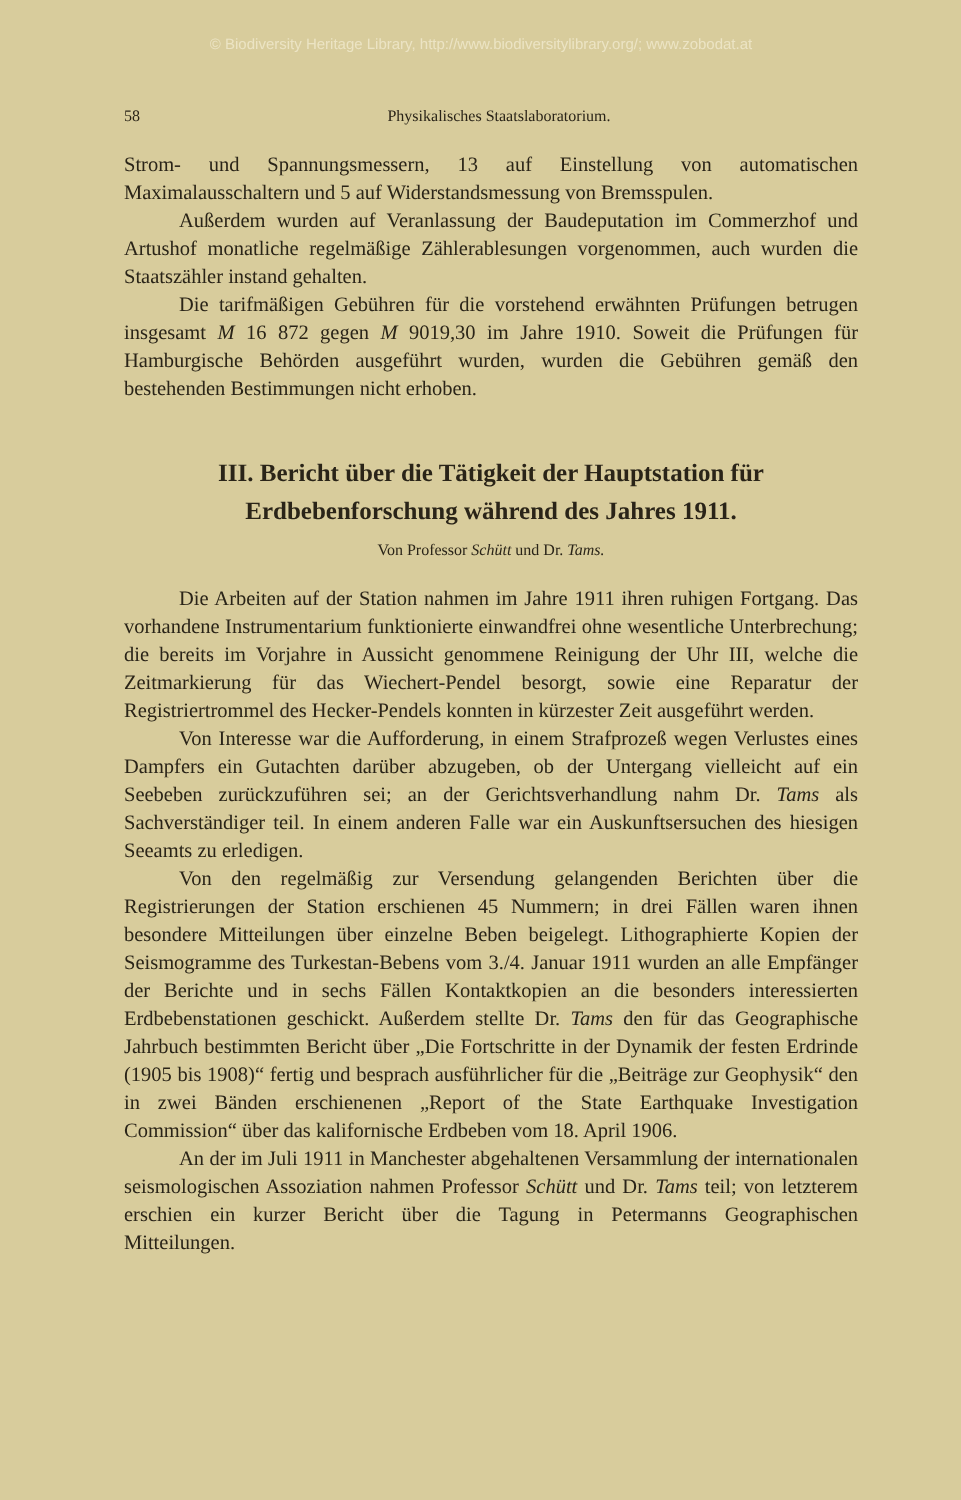© Biodiversity Heritage Library, http://www.biodiversitylibrary.org/; www.zobodat.at
58 Physikalisches Staatslaboratorium.
Strom- und Spannungsmessern, 13 auf Einstellung von automatischen Maximalausschaltern und 5 auf Widerstandsmessung von Bremsspulen.
Außerdem wurden auf Veranlassung der Baudeputation im Commerzhof und Artushof monatliche regelmäßige Zählerablesungen vorgenommen, auch wurden die Staatszähler instand gehalten.
Die tarifmäßigen Gebühren für die vorstehend erwähnten Prüfungen betrugen insgesamt M 16 872 gegen M 9019,30 im Jahre 1910. Soweit die Prüfungen für Hamburgische Behörden ausgeführt wurden, wurden die Gebühren gemäß den bestehenden Bestimmungen nicht erhoben.
III. Bericht über die Tätigkeit der Hauptstation für
Erdbebenforschung während des Jahres 1911.
Von Professor Schütt und Dr. Tams.
Die Arbeiten auf der Station nahmen im Jahre 1911 ihren ruhigen Fortgang. Das vorhandene Instrumentarium funktionierte einwandfrei ohne wesentliche Unterbrechung; die bereits im Vorjahre in Aussicht genommene Reinigung der Uhr III, welche die Zeitmarkierung für das Wiechert-Pendel besorgt, sowie eine Reparatur der Registriertrommel des Hecker-Pendels konnten in kürzester Zeit ausgeführt werden.
Von Interesse war die Aufforderung, in einem Strafprozeß wegen Verlustes eines Dampfers ein Gutachten darüber abzugeben, ob der Untergang vielleicht auf ein Seebeben zurückzuführen sei; an der Gerichtsverhandlung nahm Dr. Tams als Sachverständiger teil. In einem anderen Falle war ein Auskunftsersuchen des hiesigen Seeamts zu erledigen.
Von den regelmäßig zur Versendung gelangenden Berichten über die Registrierungen der Station erschienen 45 Nummern; in drei Fällen waren ihnen besondere Mitteilungen über einzelne Beben beigelegt. Lithographierte Kopien der Seismogramme des Turkestan-Bebens vom 3./4. Januar 1911 wurden an alle Empfänger der Berichte und in sechs Fällen Kontaktkopien an die besonders interessierten Erdbebenstationen geschickt. Außerdem stellte Dr. Tams den für das Geographische Jahrbuch bestimmten Bericht über „Die Fortschritte in der Dynamik der festen Erdrinde (1905 bis 1908)“ fertig und besprach ausführlicher für die „Beiträge zur Geophysik“ den in zwei Bänden erschienenen „Report of the State Earthquake Investigation Commission“ über das kalifornische Erdbeben vom 18. April 1906.
An der im Juli 1911 in Manchester abgehaltenen Versammlung der internationalen seismologischen Assoziation nahmen Professor Schütt und Dr. Tams teil; von letzterem erschien ein kurzer Bericht über die Tagung in Petermanns Geographischen Mitteilungen.